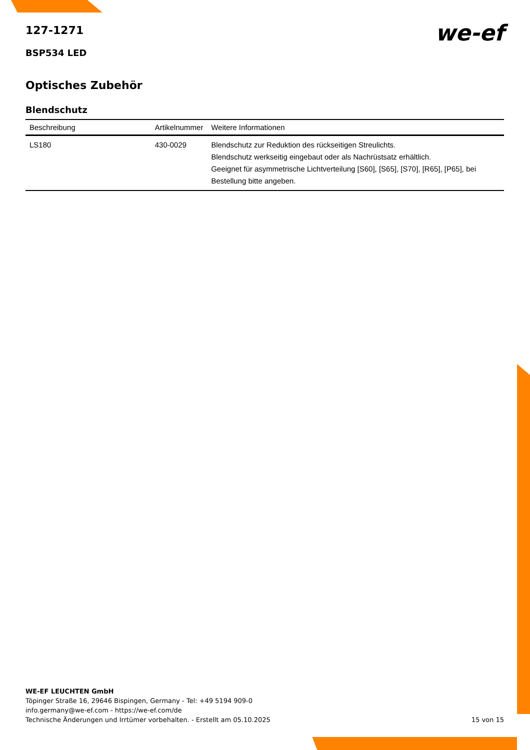we-ef
127-1271
BSP534 LED
Optisches Zubehör
Blendschutz
| Beschreibung | Artikelnummer | Weitere Informationen |
| --- | --- | --- |
| LS180 | 430-0029 | Blendschutz zur Reduktion des rückseitigen Streulichts. Blendschutz werkseitig eingebaut oder als Nachrüstsatz erhältlich. Geeignet für asymmetrische Lichtverteilung [S60], [S65], [S70], [R65], [P65], bei Bestellung bitte angeben. |
WE-EF LEUCHTEN GmbH
Töpinger Straße 16, 29646 Bispingen, Germany - Tel: +49 5194 909-0
info.germany@we-ef.com - https://we-ef.com/de
Technische Änderungen und Irrtümer vorbehalten. - Erstellt am 05.10.2025
15 von 15